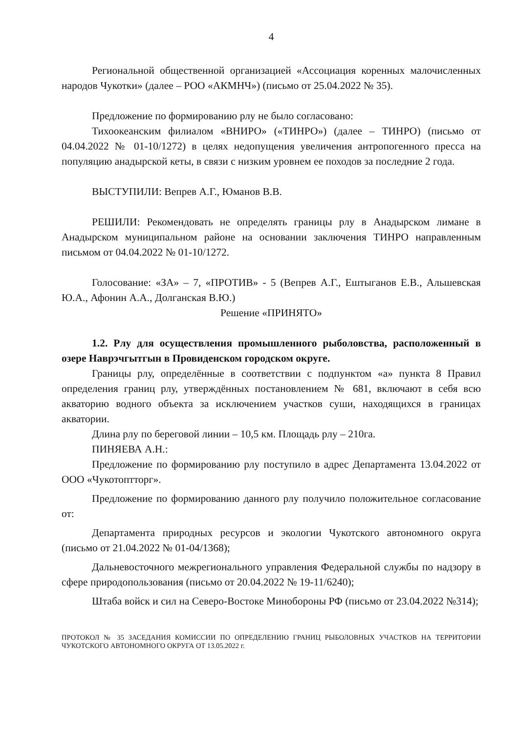4
Региональной общественной организацией «Ассоциация коренных малочисленных народов Чукотки» (далее – РОО «АКМНЧ») (письмо от 25.04.2022 № 35).
Предложение по формированию рлу не было согласовано:
Тихоокеанским филиалом «ВНИРО» («ТИНРО») (далее – ТИНРО) (письмо от 04.04.2022 № 01-10/1272) в целях недопущения увеличения антропогенного пресса на популяцию анадырской кеты, в связи с низким уровнем ее походов за последние 2 года.
ВЫСТУПИЛИ: Вепрев А.Г., Юманов В.В.
РЕШИЛИ: Рекомендовать не определять границы рлу в Анадырском лимане в Анадырском муниципальном районе на основании заключения ТИНРО направленным письмом от 04.04.2022 № 01-10/1272.
Голосование: «ЗА» – 7, «ПРОТИВ» - 5 (Вепрев А.Г., Ештыганов Е.В., Альшевская Ю.А., Афонин А.А., Долганская В.Ю.)
Решение «ПРИНЯТО»
1.2. Рлу для осуществления промышленного рыболовства, расположенный в озере Наврэчгытгын в Провиденском городском округе.
Границы рлу, определённые в соответствии с подпунктом «а» пункта 8 Правил определения границ рлу, утверждённых постановлением № 681, включают в себя всю акваторию водного объекта за исключением участков суши, находящихся в границах акватории.
Длина рлу по береговой линии – 10,5 км. Площадь рлу – 210га.
ПИНЯЕВА А.Н.:
Предложение по формированию рлу поступило в адрес Департамента 13.04.2022 от ООО «Чукотоптторг».
Предложение по формированию данного рлу получило положительное согласование от:
Департамента природных ресурсов и экологии Чукотского автономного округа (письмо от 21.04.2022 № 01-04/1368);
Дальневосточного межрегионального управления Федеральной службы по надзору в сфере природопользования (письмо от 20.04.2022 № 19-11/6240);
Штаба войск и сил на Северо-Востоке Минобороны РФ (письмо от 23.04.2022 №314);
ПРОТОКОЛ № 35 ЗАСЕДАНИЯ КОМИССИИ ПО ОПРЕДЕЛЕНИЮ ГРАНИЦ РЫБОЛОВНЫХ УЧАСТКОВ НА ТЕРРИТОРИИ ЧУКОТСКОГО АВТОНОМНОГО ОКРУГА ОТ 13.05.2022 г.